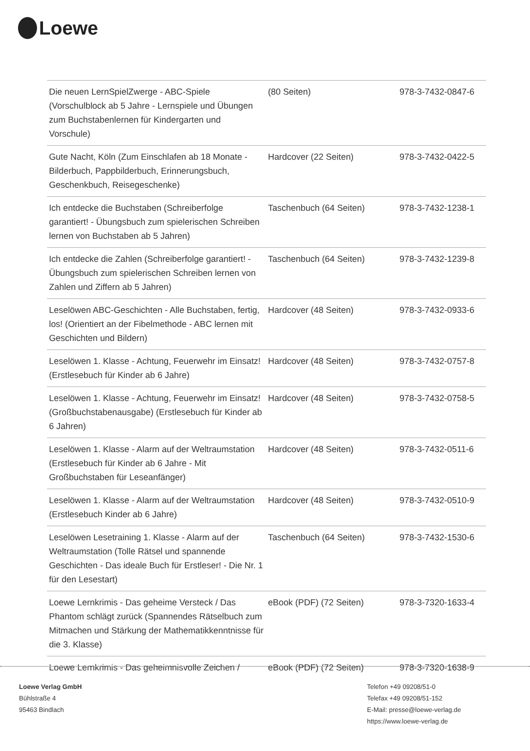Loewe
| Die neuen LernSpielZwerge - ABC-Spiele (Vorschulblock ab 5 Jahre - Lernspiele und Übungen zum Buchstabenlernen für Kindergarten und Vorschule) | (80 Seiten) | 978-3-7432-0847-6 |
| Gute Nacht, Köln (Zum Einschlafen ab 18 Monate - Bilderbuch, Pappbilderbuch, Erinnerungsbuch, Geschenkbuch, Reisegeschenke) | Hardcover (22 Seiten) | 978-3-7432-0422-5 |
| Ich entdecke die Buchstaben (Schreiberfolge garantiert! - Übungsbuch zum spielerischen Schreiben lernen von Buchstaben ab 5 Jahren) | Taschenbuch (64 Seiten) | 978-3-7432-1238-1 |
| Ich entdecke die Zahlen (Schreiberfolge garantiert! - Übungsbuch zum spielerischen Schreiben lernen von Zahlen und Ziffern ab 5 Jahren) | Taschenbuch (64 Seiten) | 978-3-7432-1239-8 |
| Leselöwen ABC-Geschichten - Alle Buchstaben, fertig, los! (Orientiert an der Fibelmethode - ABC lernen mit Geschichten und Bildern) | Hardcover (48 Seiten) | 978-3-7432-0933-6 |
| Leselöwen 1. Klasse - Achtung, Feuerwehr im Einsatz! (Erstlesebuch für Kinder ab 6 Jahre) | Hardcover (48 Seiten) | 978-3-7432-0757-8 |
| Leselöwen 1. Klasse - Achtung, Feuerwehr im Einsatz! (Großbuchstabenausgabe) (Erstlesebuch für Kinder ab 6 Jahren) | Hardcover (48 Seiten) | 978-3-7432-0758-5 |
| Leselöwen 1. Klasse - Alarm auf der Weltraumstation (Erstlesebuch für Kinder ab 6 Jahre - Mit Großbuchstaben für Leseanfänger) | Hardcover (48 Seiten) | 978-3-7432-0511-6 |
| Leselöwen 1. Klasse - Alarm auf der Weltraumstation (Erstlesebuch Kinder ab 6 Jahre) | Hardcover (48 Seiten) | 978-3-7432-0510-9 |
| Leselöwen Lesetraining 1. Klasse - Alarm auf der Weltraumstation (Tolle Rätsel und spannende Geschichten - Das ideale Buch für Erstleser! - Die Nr. 1 für den Lesestart) | Taschenbuch (64 Seiten) | 978-3-7432-1530-6 |
| Loewe Lernkrimis - Das geheime Versteck / Das Phantom schlägt zurück (Spannendes Rätselbuch zum Mitmachen und Stärkung der Mathematikkenntnisse für die 3. Klasse) | eBook (PDF) (72 Seiten) | 978-3-7320-1633-4 |
| Loewe Lernkrimis - Das geheimnisvolle Zeichen / | eBook (PDF) (72 Seiten) | 978-3-7320-1638-9 |
Loewe Verlag GmbH
Bühlstraße 4
95463 Bindlach
Telefon +49 09208/51-0
Telefax +49 09208/51-152
E-Mail: presse@loewe-verlag.de
https://www.loewe-verlag.de